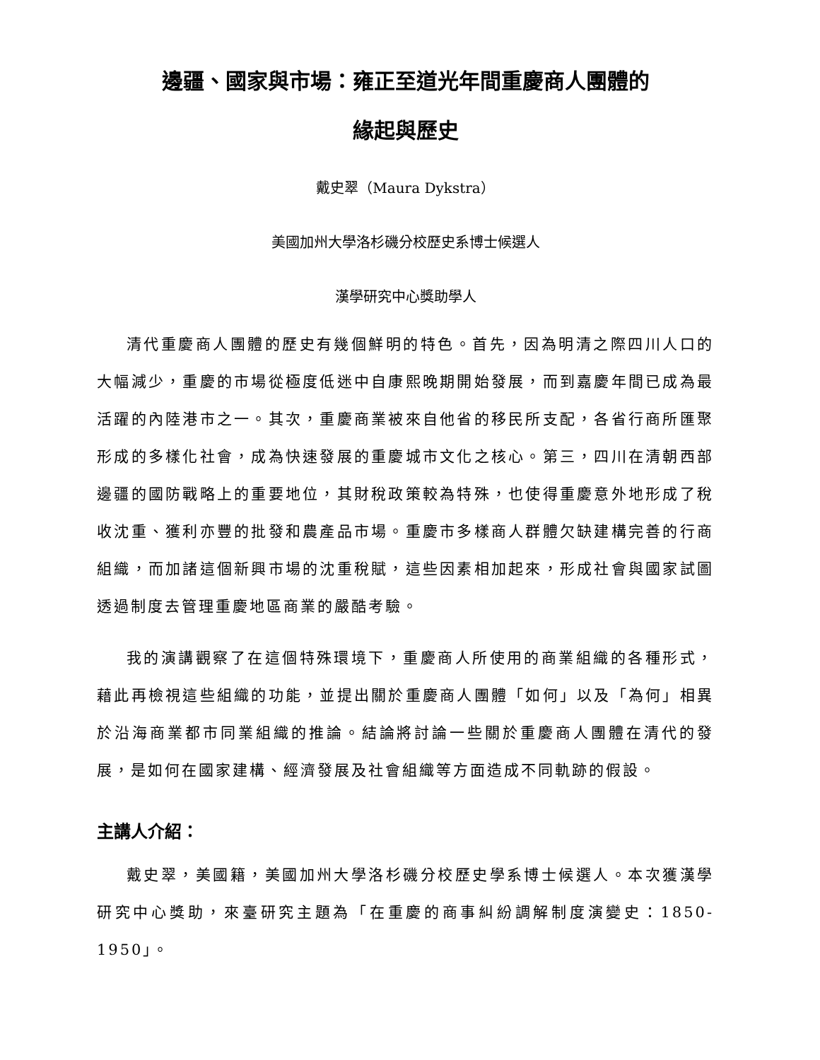邊疆、國家與市場：雍正至道光年間重慶商人團體的
緣起與歷史
戴史翠（Maura Dykstra）
美國加州大學洛杉磯分校歷史系博士候選人
漢學研究中心獎助學人
清代重慶商人團體的歷史有幾個鮮明的特色。首先，因為明清之際四川人口的大幅減少，重慶的市場從極度低迷中自康熙晚期開始發展，而到嘉慶年間已成為最活躍的內陸港市之一。其次，重慶商業被來自他省的移民所支配，各省行商所匯聚形成的多樣化社會，成為快速發展的重慶城市文化之核心。第三，四川在清朝西部邊疆的國防戰略上的重要地位，其財稅政策較為特殊，也使得重慶意外地形成了稅收沈重、獲利亦豐的批發和農產品市場。重慶市多樣商人群體欠缺建構完善的行商組織，而加諸這個新興市場的沈重稅賦，這些因素相加起來，形成社會與國家試圖透過制度去管理重慶地區商業的嚴酷考驗。
我的演講觀察了在這個特殊環境下，重慶商人所使用的商業組織的各種形式，藉此再檢視這些組織的功能，並提出關於重慶商人團體「如何」以及「為何」相異於沿海商業都市同業組織的推論。結論將討論一些關於重慶商人團體在清代的發展，是如何在國家建構、經濟發展及社會組織等方面造成不同軌跡的假設。
主講人介紹：
戴史翠，美國籍，美國加州大學洛杉磯分校歷史學系博士候選人。本次獲漢學研究中心獎助，來臺研究主題為「在重慶的商事糾紛調解制度演變史：1850-1950」。